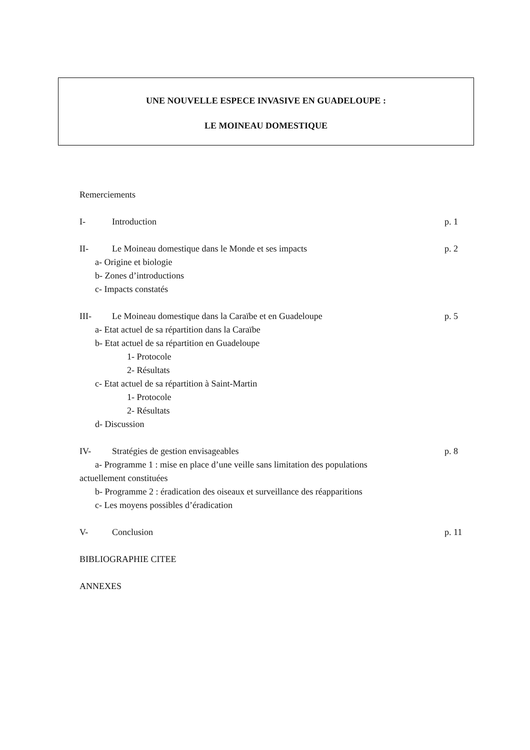UNE NOUVELLE ESPECE INVASIVE EN GUADELOUPE :
LE MOINEAU DOMESTIQUE
Remerciements
I- Introduction p. 1
II- Le Moineau domestique dans le Monde et ses impacts p. 2
a- Origine et biologie
b- Zones d’introductions
c- Impacts constatés
III- Le Moineau domestique dans la Caraïbe et en Guadeloupe p. 5
a- Etat actuel de sa répartition dans la Caraïbe
b- Etat actuel de sa répartition en Guadeloupe
1- Protocole
2- Résultats
c- Etat actuel de sa répartition à Saint-Martin
1- Protocole
2- Résultats
d- Discussion
IV- Stratégies de gestion envisageables p. 8
a- Programme 1 : mise en place d’une veille sans limitation des populations
actuellement constituées
b- Programme 2 : éradication des oiseaux et surveillance des réapparitions
c- Les moyens possibles d’éradication
V- Conclusion p. 11
BIBLIOGRAPHIE CITEE
ANNEXES